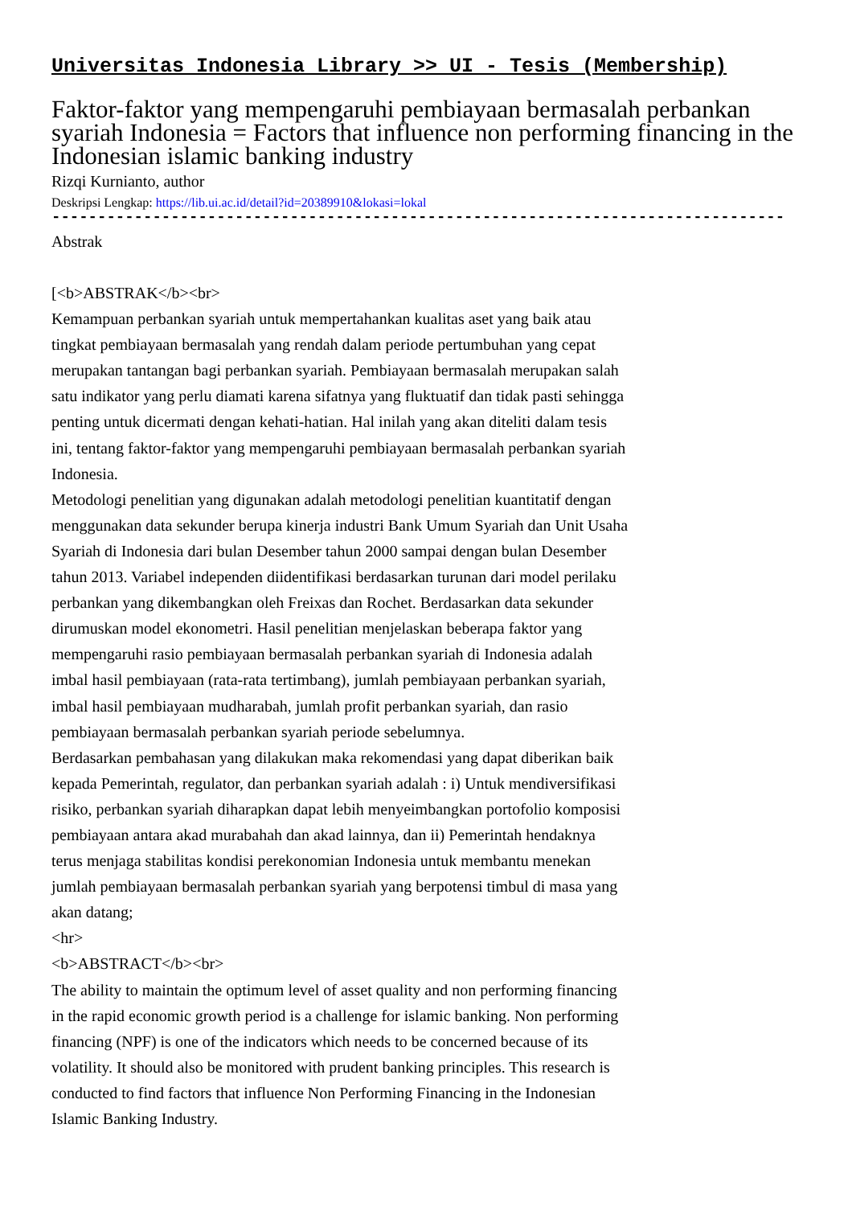Universitas Indonesia Library >> UI - Tesis (Membership)
Faktor-faktor yang mempengaruhi pembiayaan bermasalah perbankan syariah Indonesia = Factors that influence non performing financing in the Indonesian islamic banking industry
Rizqi Kurnianto, author
Deskripsi Lengkap: https://lib.ui.ac.id/detail?id=20389910&lokasi=lokal
------------------------------------------------------------------------------------------
Abstrak
[<b>ABSTRAK</b><br>
Kemampuan perbankan syariah untuk mempertahankan kualitas aset yang baik atau tingkat pembiayaan bermasalah yang rendah dalam periode pertumbuhan yang cepat merupakan tantangan bagi perbankan syariah. Pembiayaan bermasalah merupakan salah satu indikator yang perlu diamati karena sifatnya yang fluktuatif dan tidak pasti sehingga penting untuk dicermati dengan kehati-hatian. Hal inilah yang akan diteliti dalam tesis ini, tentang faktor-faktor yang mempengaruhi pembiayaan bermasalah perbankan syariah Indonesia.
Metodologi penelitian yang digunakan adalah metodologi penelitian kuantitatif dengan menggunakan data sekunder berupa kinerja industri Bank Umum Syariah dan Unit Usaha Syariah di Indonesia dari bulan Desember tahun 2000 sampai dengan bulan Desember tahun 2013. Variabel independen diidentifikasi berdasarkan turunan dari model perilaku perbankan yang dikembangkan oleh Freixas dan Rochet. Berdasarkan data sekunder dirumuskan model ekonometri. Hasil penelitian menjelaskan beberapa faktor yang mempengaruhi rasio pembiayaan bermasalah perbankan syariah di Indonesia adalah imbal hasil pembiayaan (rata-rata tertimbang), jumlah pembiayaan perbankan syariah, imbal hasil pembiayaan mudharabah, jumlah profit perbankan syariah, dan rasio pembiayaan bermasalah perbankan syariah periode sebelumnya.
Berdasarkan pembahasan yang dilakukan maka rekomendasi yang dapat diberikan baik kepada Pemerintah, regulator, dan perbankan syariah adalah : i) Untuk mendiversifikasi risiko, perbankan syariah diharapkan dapat lebih menyeimbangkan portofolio komposisi pembiayaan antara akad murabahah dan akad lainnya, dan ii) Pemerintah hendaknya terus menjaga stabilitas kondisi perekonomian Indonesia untuk membantu menekan jumlah pembiayaan bermasalah perbankan syariah yang berpotensi timbul di masa yang akan datang;
<hr>
<b>ABSTRACT</b><br>
The ability to maintain the optimum level of asset quality and non performing financing in the rapid economic growth period is a challenge for islamic banking. Non performing financing (NPF) is one of the indicators which needs to be concerned because of its volatility. It should also be monitored with prudent banking principles. This research is conducted to find factors that influence Non Performing Financing in the Indonesian Islamic Banking Industry.